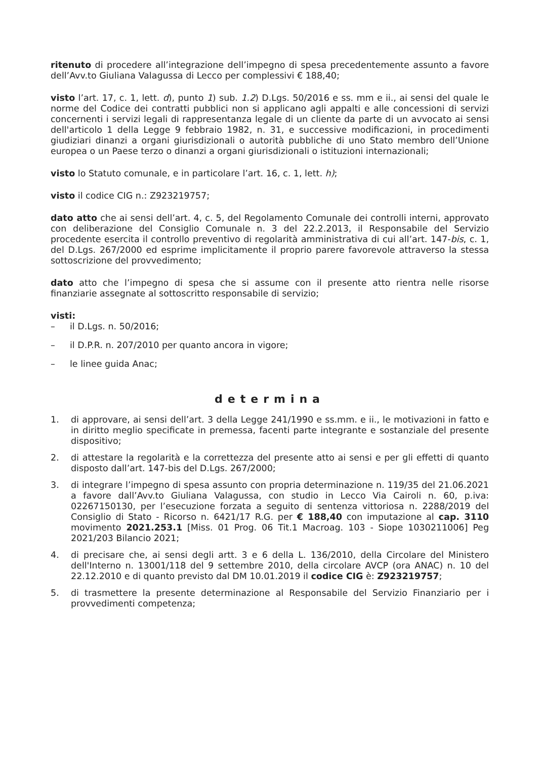ritenuto di procedere all’integrazione dell’impegno di spesa precedentemente assunto a favore dell’Avv.to Giuliana Valagussa di Lecco per complessivi € 188,40;
visto l’art. 17, c. 1, lett. d), punto 1) sub. 1.2) D.Lgs. 50/2016 e ss. mm e ii., ai sensi del quale le norme del Codice dei contratti pubblici non si applicano agli appalti e alle concessioni di servizi concernenti i servizi legali di rappresentanza legale di un cliente da parte di un avvocato ai sensi dell'articolo 1 della Legge 9 febbraio 1982, n. 31, e successive modificazioni, in procedimenti giudiziari dinanzi a organi giurisdizionali o autorità pubbliche di uno Stato membro dell’Unione europea o un Paese terzo o dinanzi a organi giurisdizionali o istituzioni internazionali;
visto lo Statuto comunale, e in particolare l’art. 16, c. 1, lett. h);
visto il codice CIG n.: Z923219757;
dato atto che ai sensi dell’art. 4, c. 5, del Regolamento Comunale dei controlli interni, approvato con deliberazione del Consiglio Comunale n. 3 del 22.2.2013, il Responsabile del Servizio procedente esercita il controllo preventivo di regolarità amministrativa di cui all’art. 147-bis, c. 1, del D.Lgs. 267/2000 ed esprime implicitamente il proprio parere favorevole attraverso la stessa sottoscrizione del provvedimento;
dato atto che l’impegno di spesa che si assume con il presente atto rientra nelle risorse finanziarie assegnate al sottoscritto responsabile di servizio;
visti:
– il D.Lgs. n. 50/2016;
– il D.P.R. n. 207/2010 per quanto ancora in vigore;
– le linee guida Anac;
determina
1. di approvare, ai sensi dell’art. 3 della Legge 241/1990 e ss.mm. e ii., le motivazioni in fatto e in diritto meglio specificate in premessa, facenti parte integrante e sostanziale del presente dispositivo;
2. di attestare la regolarità e la correttezza del presente atto ai sensi e per gli effetti di quanto disposto dall’art. 147-bis del D.Lgs. 267/2000;
3. di integrare l’impegno di spesa assunto con propria determinazione n. 119/35 del 21.06.2021 a favore dall’Avv.to Giuliana Valagussa, con studio in Lecco Via Cairoli n. 60, p.iva: 02267150130, per l’esecuzione forzata a seguito di sentenza vittoriosa n. 2288/2019 del Consiglio di Stato - Ricorso n. 6421/17 R.G. per € 188,40 con imputazione al cap. 3110 movimento 2021.253.1 [Miss. 01 Prog. 06 Tit.1 Macroag. 103 - Siope 1030211006] Peg 2021/203 Bilancio 2021;
4. di precisare che, ai sensi degli artt. 3 e 6 della L. 136/2010, della Circolare del Ministero dell'Interno n. 13001/118 del 9 settembre 2010, della circolare AVCP (ora ANAC) n. 10 del 22.12.2010 e di quanto previsto dal DM 10.01.2019 il codice CIG è: Z923219757;
5. di trasmettere la presente determinazione al Responsabile del Servizio Finanziario per i provvedimenti competenza;